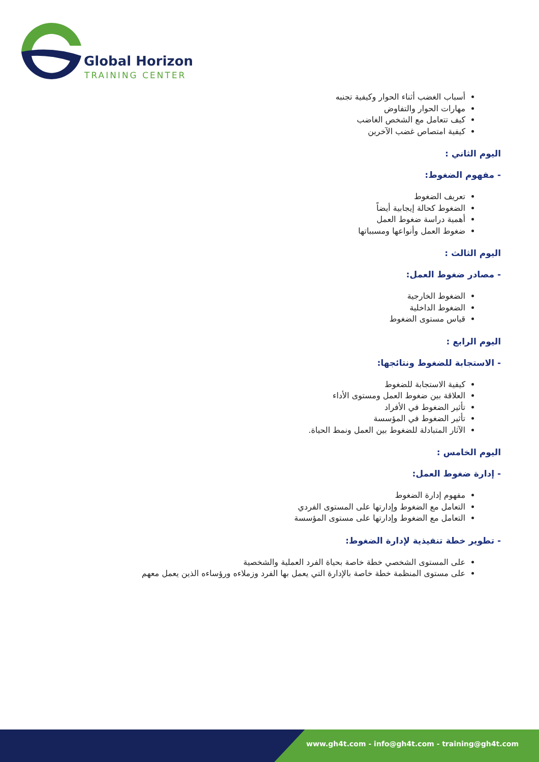Global Horizon
TRAINING CENTER
أسباب الغضب أثناء الحوار وكيفية تجنبه
مهارات الحوار والتفاوض
كيف تتعامل مع الشخص الغاضب
كيفية امتصاص غضب الآخرين
اليوم الثاني :
- مفهوم الضغوط:
تعريف الضغوط
الضغوط كحالة إيجابية أيضاً
أهمية دراسة ضغوط العمل
ضغوط العمل وأنواعها ومسبباتها
اليوم الثالث :
- مصادر ضغوط العمل:
الضغوط الخارجية
الضغوط الداخلية
قياس مستوى الضغوط
اليوم الرابع :
- الاستجابة للضغوط ونتائجها:
كيفية الاستجابة للضغوط
العلاقة بين ضغوط العمل ومستوى الأداء
تأثير الضغوط في الأفراد
تأثير الضغوط في المؤسسة
الآثار المتبادلة للضغوط بين العمل ونمط الحياة.
اليوم الخامس :
- إدارة ضغوط العمل:
مفهوم إدارة الضغوط
التعامل مع الضغوط وإدارتها على المستوى الفردي
التعامل مع الضغوط وإدارتها على مستوى المؤسسة
- تطوير خطة تنفيذية لإدارة الضغوط:
على المستوى الشخصي خطة خاصة بحياة الفرد العملية والشخصية
على مستوى المنظمة خطة خاصة بالإدارة التي يعمل بها الفرد وزملاءه ورؤساءه الذين يعمل معهم
www.gh4t.com - info@gh4t.com - training@gh4t.com